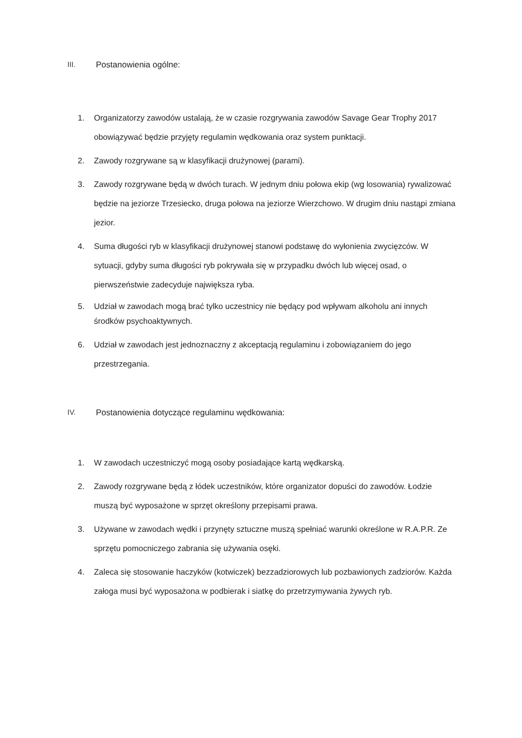III. Postanowienia ogólne:
1. Organizatorzy zawodów ustalają, że w czasie rozgrywania zawodów Savage Gear Trophy 2017 obowiązywać będzie przyjęty regulamin wędkowania oraz system punktacji.
2. Zawody rozgrywane są w klasyfikacji drużynowej (parami).
3. Zawody rozgrywane będą w dwóch turach. W jednym dniu połowa ekip (wg losowania) rywalizować będzie na jeziorze Trzesiecko, druga połowa na jeziorze Wierzchowo. W drugim dniu nastąpi zmiana jezior.
4. Suma długości ryb w klasyfikacji drużynowej stanowi podstawę do wyłonienia zwycięzców. W sytuacji, gdyby suma długości ryb pokrywała się w przypadku dwóch lub więcej osad, o pierwszeństwie zadecyduje największa ryba.
5. Udział w zawodach mogą brać tylko uczestnicy nie będący pod wpływam alkoholu ani innych środków psychoaktywnych.
6. Udział w zawodach jest jednoznaczny z akceptacją regulaminu i zobowiązaniem do jego przestrzegania.
IV. Postanowienia dotyczące regulaminu wędkowania:
1. W zawodach uczestniczyć mogą osoby posiadające kartą wędkarską.
2. Zawody rozgrywane będą z łódek uczestników, które organizator dopuści do zawodów. Łodzie muszą być wyposażone w sprzęt określony przepisami prawa.
3. Używane w zawodach wędki i przynęty sztuczne muszą spełniać warunki określone w R.A.P.R. Ze sprzętu pomocniczego zabrania się używania osęki.
4. Zaleca się stosowanie haczyków (kotwiczek) bezzadziorowych lub pozbawionych zadziorów. Każda załoga musi być wyposażona w podbierak i siatkę do przetrzymywania żywych ryb.